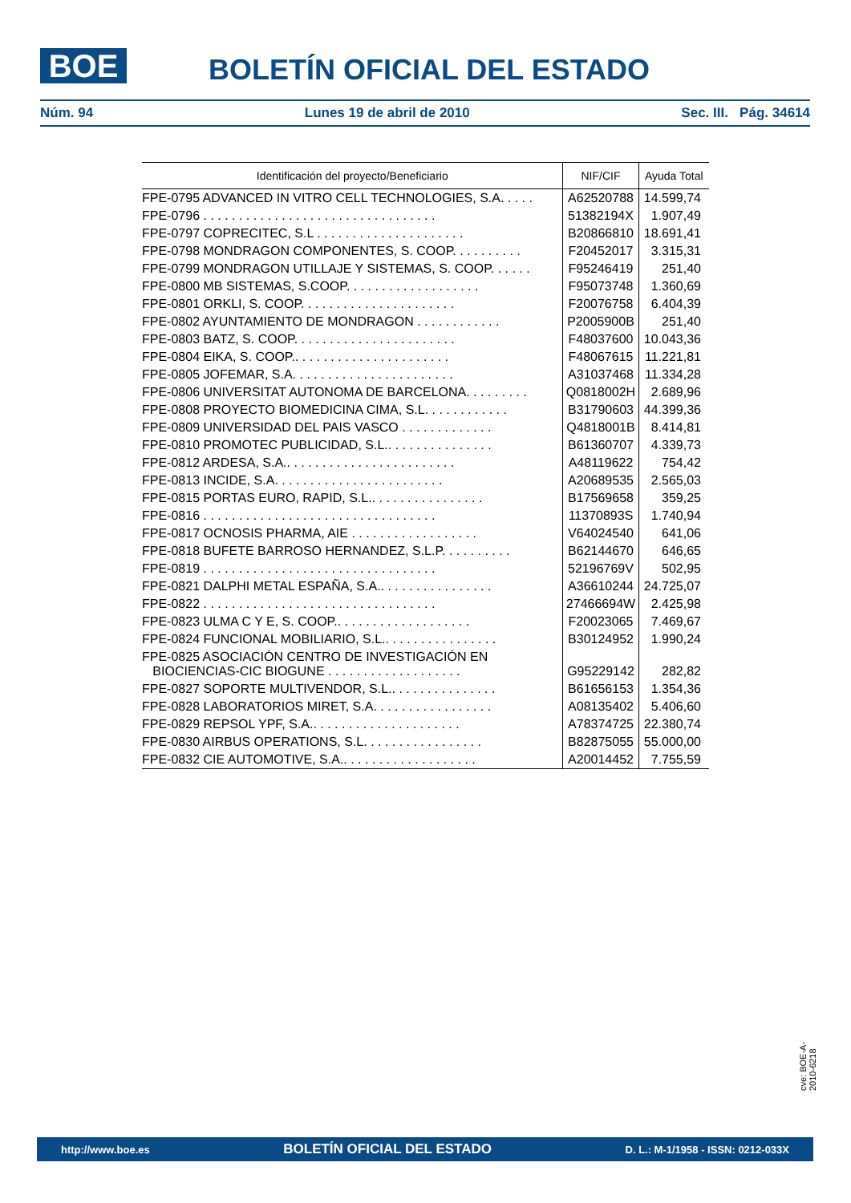BOE
BOLETÍN OFICIAL DEL ESTADO
Núm. 94 Lunes 19 de abril de 2010 Sec. III. Pág. 34614
| Identificación del proyecto/Beneficiario | NIF/CIF | Ayuda Total |
| --- | --- | --- |
| FPE-0795 ADVANCED IN VITRO CELL TECHNOLOGIES, S.A. . . . . | A62520788 | 14.599,74 |
| FPE-0796 . . . . . . . . . . . . . . . . . . . . . . . . . . . . . . . . . | 51382194X | 1.907,49 |
| FPE-0797 COPRECITEC, S.L . . . . . . . . . . . . . . . . . . . . . | B20866810 | 18.691,41 |
| FPE-0798 MONDRAGON COMPONENTES, S. COOP. . . . . . . . . . | F20452017 | 3.315,31 |
| FPE-0799 MONDRAGON UTILLAJE Y SISTEMAS, S. COOP. . . . . . | F95246419 | 251,40 |
| FPE-0800 MB SISTEMAS, S.COOP. . . . . . . . . . . . . . . . . . . | F95073748 | 1.360,69 |
| FPE-0801 ORKLI, S. COOP. . . . . . . . . . . . . . . . . . . . . . | F20076758 | 6.404,39 |
| FPE-0802 AYUNTAMIENTO DE MONDRAGON . . . . . . . . . . . . | P2005900B | 251,40 |
| FPE-0803 BATZ, S. COOP. . . . . . . . . . . . . . . . . . . . . . . | F48037600 | 10.043,36 |
| FPE-0804 EIKA, S. COOP.. . . . . . . . . . . . . . . . . . . . . . | F48067615 | 11.221,81 |
| FPE-0805 JOFEMAR, S.A. . . . . . . . . . . . . . . . . . . . . . . | A31037468 | 11.334,28 |
| FPE-0806 UNIVERSITAT AUTONOMA DE BARCELONA. . . . . . . . . | Q0818002H | 2.689,96 |
| FPE-0808 PROYECTO BIOMEDICINA CIMA, S.L. . . . . . . . . . . . | B31790603 | 44.399,36 |
| FPE-0809 UNIVERSIDAD DEL PAIS VASCO . . . . . . . . . . . . . | Q4818001B | 8.414,81 |
| FPE-0810 PROMOTEC PUBLICIDAD, S.L.. . . . . . . . . . . . . . . | B61360707 | 4.339,73 |
| FPE-0812 ARDESA, S.A.. . . . . . . . . . . . . . . . . . . . . . . . | A48119622 | 754,42 |
| FPE-0813 INCIDE, S.A. . . . . . . . . . . . . . . . . . . . . . . . | A20689535 | 2.565,03 |
| FPE-0815 PORTAS EURO, RAPID, S.L.. . . . . . . . . . . . . . . . | B17569658 | 359,25 |
| FPE-0816 . . . . . . . . . . . . . . . . . . . . . . . . . . . . . . . . . | 11370893S | 1.740,94 |
| FPE-0817 OCNOSIS PHARMA, AIE . . . . . . . . . . . . . . . . . . | V64024540 | 641,06 |
| FPE-0818 BUFETE BARROSO HERNANDEZ, S.L.P. . . . . . . . . . | B62144670 | 646,65 |
| FPE-0819 . . . . . . . . . . . . . . . . . . . . . . . . . . . . . . . . . | 52196769V | 502,95 |
| FPE-0821 DALPHI METAL ESPAÑA, S.A.. . . . . . . . . . . . . . . . | A36610244 | 24.725,07 |
| FPE-0822 . . . . . . . . . . . . . . . . . . . . . . . . . . . . . . . . . | 27466694W | 2.425,98 |
| FPE-0823 ULMA C Y E, S. COOP.. . . . . . . . . . . . . . . . . . . | F20023065 | 7.469,67 |
| FPE-0824 FUNCIONAL MOBILIARIO, S.L.. . . . . . . . . . . . . . . . | B30124952 | 1.990,24 |
| FPE-0825 ASOCIACIÓN CENTRO DE INVESTIGACIÓN EN BIOCIENCIAS-CIC BIOGUNE . . . . . . . . . . . . . . . . . . . | G95229142 | 282,82 |
| FPE-0827 SOPORTE MULTIVENDOR, S.L.. . . . . . . . . . . . . . . | B61656153 | 1.354,36 |
| FPE-0828 LABORATORIOS MIRET, S.A. . . . . . . . . . . . . . . . . | A08135402 | 5.406,60 |
| FPE-0829 REPSOL YPF, S.A.. . . . . . . . . . . . . . . . . . . . . | A78374725 | 22.380,74 |
| FPE-0830 AIRBUS OPERATIONS, S.L. . . . . . . . . . . . . . . . . | B82875055 | 55.000,00 |
| FPE-0832 CIE AUTOMOTIVE, S.A.. . . . . . . . . . . . . . . . . . . | A20014452 | 7.755,59 |
cve: BOE-A-2010-6218
http://www.boe.es BOLETÍN OFICIAL DEL ESTADO D. L.: M-1/1958 - ISSN: 0212-033X